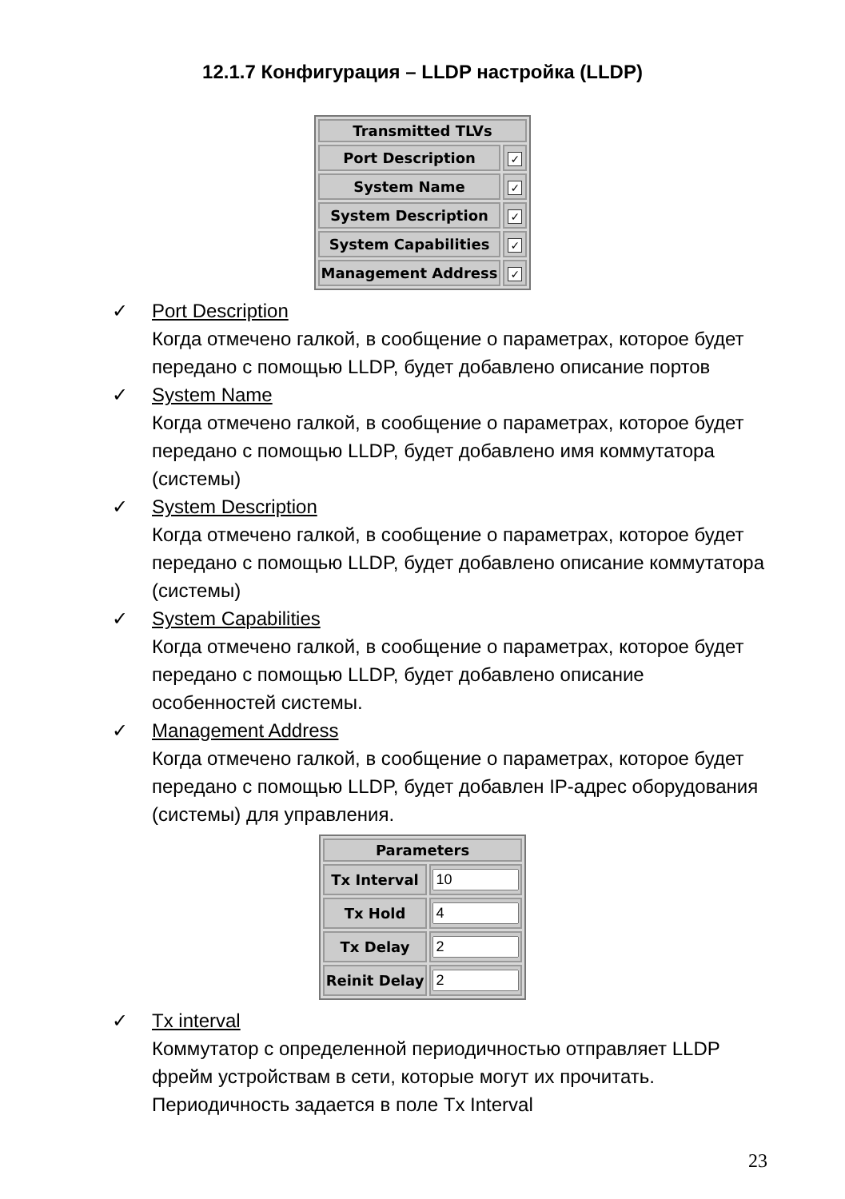12.1.7 Конфигурация – LLDP настройка (LLDP)
| Transmitted TLVs | |
| --- | --- |
| Port Description | ✓ |
| System Name | ✓ |
| System Description | ✓ |
| System Capabilities | ✓ |
| Management Address | ✓ |
✓ Port Description
Когда отмечено галкой, в сообщение о параметрах, которое будет передано с помощью LLDP, будет добавлено описание портов
✓ System Name
Когда отмечено галкой, в сообщение о параметрах, которое будет передано с помощью LLDP, будет добавлено имя коммутатора (системы)
✓ System Description
Когда отмечено галкой, в сообщение о параметрах, которое будет передано с помощью LLDP, будет добавлено описание коммутатора (системы)
✓ System Capabilities
Когда отмечено галкой, в сообщение о параметрах, которое будет передано с помощью LLDP, будет добавлено описание особенностей системы.
✓ Management Address
Когда отмечено галкой, в сообщение о параметрах, которое будет передано с помощью LLDP, будет добавлен IP-адрес оборудования (системы) для управления.
| Parameters | |
| --- | --- |
| Tx Interval | |
| Tx Hold | |
| Tx Delay | |
| Reinit Delay | |
✓ Tx interval
Коммутатор с определенной периодичностью отправляет LLDP фрейм устройствам в сети, которые могут их прочитать. Периодичность задается в поле Tx Interval
23